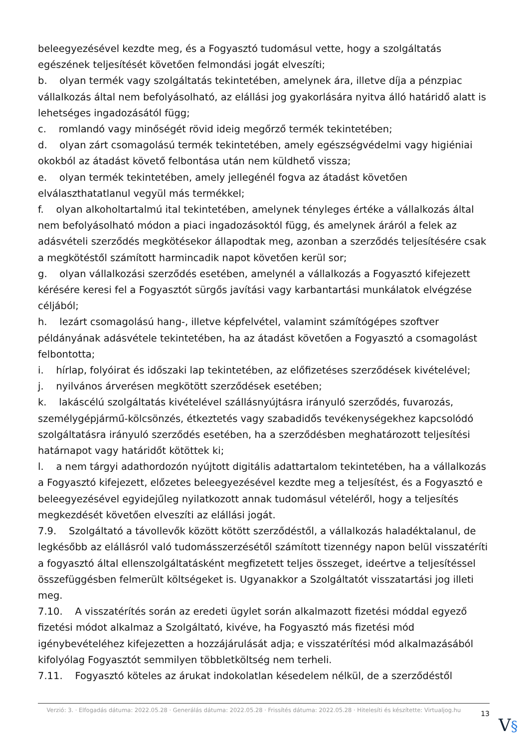beleegyezésével kezdte meg, és a Fogyasztó tudomásul vette, hogy a szolgáltatás egészének teljesítését követően felmondási jogát elveszíti;
b. olyan termék vagy szolgáltatás tekintetében, amelynek ára, illetve díja a pénzpiac vállalkozás által nem befolyásolható, az elállási jog gyakorlására nyitva álló határidő alatt is lehetséges ingadozásától függ;
c. romlandó vagy minőségét rövid ideig megőrző termék tekintetében;
d. olyan zárt csomagolású termék tekintetében, amely egészségvédelmi vagy higiéniai okokból az átadást követő felbontása után nem küldhető vissza;
e. olyan termék tekintetében, amely jellegénél fogva az átadást követően elválaszthatatlanul vegyül más termékkel;
f. olyan alkoholtartalmú ital tekintetében, amelynek tényleges értéke a vállalkozás által nem befolyásolható módon a piaci ingadozásoktól függ, és amelynek áráról a felek az adásvételi szerződés megkötésekor állapodtak meg, azonban a szerződés teljesítésére csak a megkötéstől számított harmincadik napot követően kerül sor;
g. olyan vállalkozási szerződés esetében, amelynél a vállalkozás a Fogyasztó kifejezett kérésére keresi fel a Fogyasztót sürgős javítási vagy karbantartási munkálatok elvégzése céljából;
h. lezárt csomagolású hang-, illetve képfelvétel, valamint számítógépes szoftver példányának adásvétele tekintetében, ha az átadást követően a Fogyasztó a csomagolást felbontotta;
i. hírlap, folyóirat és időszaki lap tekintetében, az előfizetéses szerződések kivételével;
j. nyilvános árverésen megkötött szerződések esetében;
k. lakáscélú szolgáltatás kivételével szállásnyújtásra irányuló szerződés, fuvarozás, személygépjármű-kölcsönzés, étkeztetés vagy szabadidős tevékenységekhez kapcsolódó szolgáltatásra irányuló szerződés esetében, ha a szerződésben meghatározott teljesítési határnapot vagy határidőt kötöttek ki;
l. a nem tárgyi adathordozón nyújtott digitális adattartalom tekintetében, ha a vállalkozás a Fogyasztó kifejezett, előzetes beleegyezésével kezdte meg a teljesítést, és a Fogyasztó e beleegyezésével egyidejűleg nyilatkozott annak tudomásul vételéről, hogy a teljesítés megkezdését követően elveszíti az elállási jogát.
7.9. Szolgáltató a távollevők között kötött szerződéstől, a vállalkozás haladéktalanul, de legkésőbb az elállásról való tudomásszerzésétől számított tizennégy napon belül visszatéríti a fogyasztó által ellenszolgáltatásként megfizetett teljes összeget, ideértve a teljesítéssel összefüggésben felmerült költségeket is. Ugyanakkor a Szolgáltatót visszatartási jog illeti meg.
7.10. A visszatérítés során az eredeti ügylet során alkalmazott fizetési móddal egyező fizetési módot alkalmaz a Szolgáltató, kivéve, ha Fogyasztó más fizetési mód igénybevételéhez kifejezetten a hozzájárulását adja; e visszatérítési mód alkalmazásából kifolyólag Fogyasztót semmilyen többletköltség nem terheli.
7.11. Fogyasztó köteles az árukat indokolatlan késedelem nélkül, de a szerződéstől
Verzió: 3. · Elfogadás dátuma: 2022.05.28 · Generálás dátuma: 2022.05.28 · Frissítés dátuma: 2022.05.28 · Hitelesíti és készítette: Virtualjog.hu
13
V§